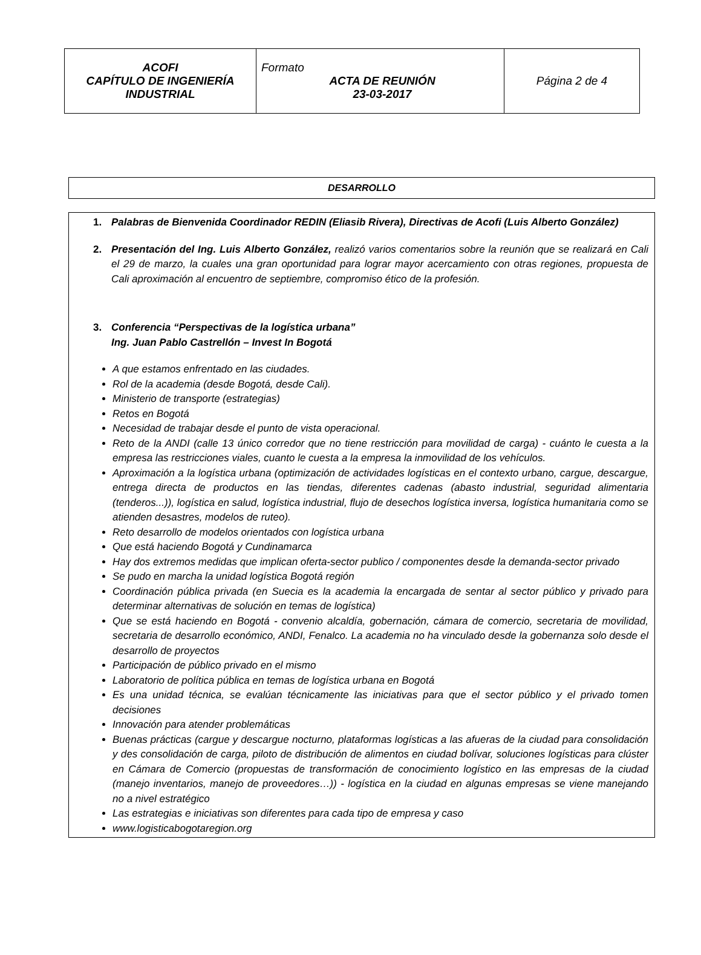| ACOFI CAPÍTULO DE INGENIERÍA INDUSTRIAL | Formato ACTA DE REUNIÓN 23-03-2017 | Página 2 de 4 |
DESARROLLO
1. Palabras de Bienvenida Coordinador REDIN (Eliasib Rivera), Directivas de Acofi (Luis Alberto González)
2. Presentación del Ing. Luis Alberto González, realizó varios comentarios sobre la reunión que se realizará en Cali el 29 de marzo, la cuales una gran oportunidad para lograr mayor acercamiento con otras regiones, propuesta de Cali aproximación al encuentro de septiembre, compromiso ético de la profesión.
3. Conferencia “Perspectivas de la logística urbana”
Ing. Juan Pablo Castrellón – Invest In Bogotá
A que estamos enfrentado en las ciudades.
Rol de la academia (desde Bogotá, desde Cali).
Ministerio de transporte (estrategias)
Retos en Bogotá
Necesidad de trabajar desde el punto de vista operacional.
Reto de la ANDI (calle 13 único corredor que no tiene restricción para movilidad de carga) - cuánto le cuesta a la empresa las restricciones viales, cuanto le cuesta a la empresa la inmovilidad de los vehículos.
Aproximación a la logística urbana (optimización de actividades logísticas en el contexto urbano, cargue, descargue, entrega directa de productos en las tiendas, diferentes cadenas (abasto industrial, seguridad alimentaria (tenderos...)), logística en salud, logística industrial, flujo de desechos logística inversa, logística humanitaria como se atienden desastres, modelos de ruteo).
Reto desarrollo de modelos orientados con logística urbana
Que está haciendo Bogotá y Cundinamarca
Hay dos extremos medidas que implican oferta-sector publico / componentes desde la demanda-sector privado
Se pudo en marcha la unidad logística Bogotá región
Coordinación pública privada (en Suecia es la academia la encargada de sentar al sector público y privado para determinar alternativas de solución en temas de logística)
Que se está haciendo en Bogotá - convenio alcaldía, gobernación, cámara de comercio, secretaria de movilidad, secretaria de desarrollo económico, ANDI, Fenalco. La academia no ha vinculado desde la gobernanza solo desde el desarrollo de proyectos
Participación de público privado en el mismo
Laboratorio de política pública en temas de logística urbana en Bogotá
Es una unidad técnica, se evalúan técnicamente las iniciativas para que el sector público y el privado tomen decisiones
Innovación para atender problemáticas
Buenas prácticas (cargue y descargue nocturno, plataformas logísticas a las afueras de la ciudad para consolidación y des consolidación de carga, piloto de distribución de alimentos en ciudad bolívar, soluciones logísticas para clúster en Cámara de Comercio (propuestas de transformación de conocimiento logístico en las empresas de la ciudad (manejo inventarios, manejo de proveedores…)) - logística en la ciudad en algunas empresas se viene manejando no a nivel estratégico
Las estrategias e iniciativas son diferentes para cada tipo de empresa y caso
www.logisticabogotaregion.org